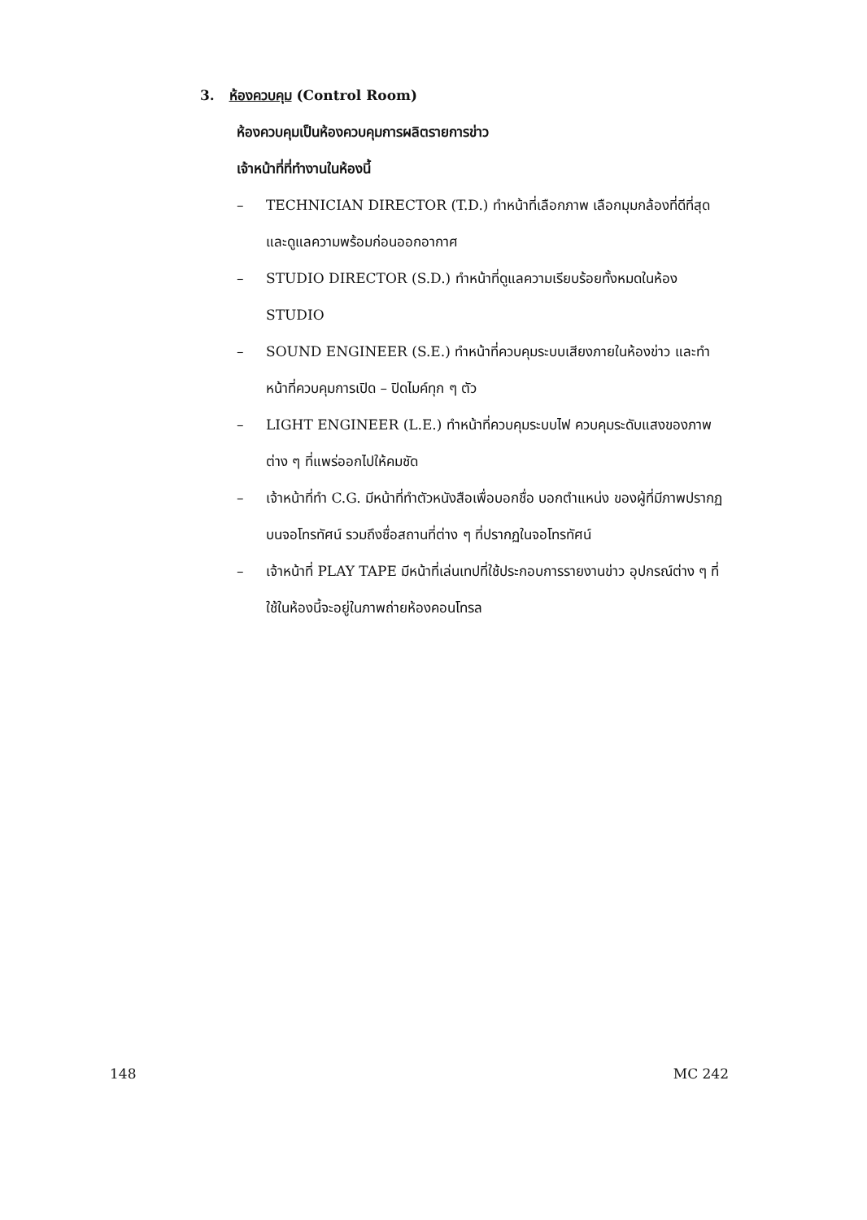3. ห้องควบคุม (Control Room)
ห้องควบคุมเป็นห้องควบคุมการผลิตรายการข่าว
เจ้าหน้าที่ที่ทำงานในห้องนี้
– TECHNICIAN DIRECTOR (T.D.) ทำหน้าที่เลือกภาพ เลือกมุมกล้องที่ดีที่สุด และดูแลความพร้อมก่อนออกอากาศ
– STUDIO DIRECTOR (S.D.) ทำหน้าที่ดูแลความเรียบร้อยทั้งหมดในห้อง STUDIO
– SOUND ENGINEER (S.E.) ทำหน้าที่ควบคุมระบบเสียงภายในห้องข่าว และทำหน้าที่ควบคุมการเปิด – ปิดไมค์ทุก ๆ ตัว
– LIGHT ENGINEER (L.E.) ทำหน้าที่ควบคุมระบบไฟ ควบคุมระดับแสงของภาพต่าง ๆ ที่แพร่ออกไปให้คมชัด
– เจ้าหน้าที่ทำ C.G. มีหน้าที่ทำตัวหนังสือเพื่อบอกชื่อ บอกตำแหน่ง ของผู้ที่มีภาพปรากฏบนจอโทรทัศน์ รวมถึงชื่อสถานที่ต่าง ๆ ที่ปรากฏในจอโทรทัศน์
– เจ้าหน้าที่ PLAY TAPE มีหน้าที่เล่นเทปที่ใช้ประกอบการรายงานข่าว อุปกรณ์ต่าง ๆ ที่ใช้ในห้องนี้จะอยู่ในภาพถ่ายห้องคอนโทรล
148 MC 242